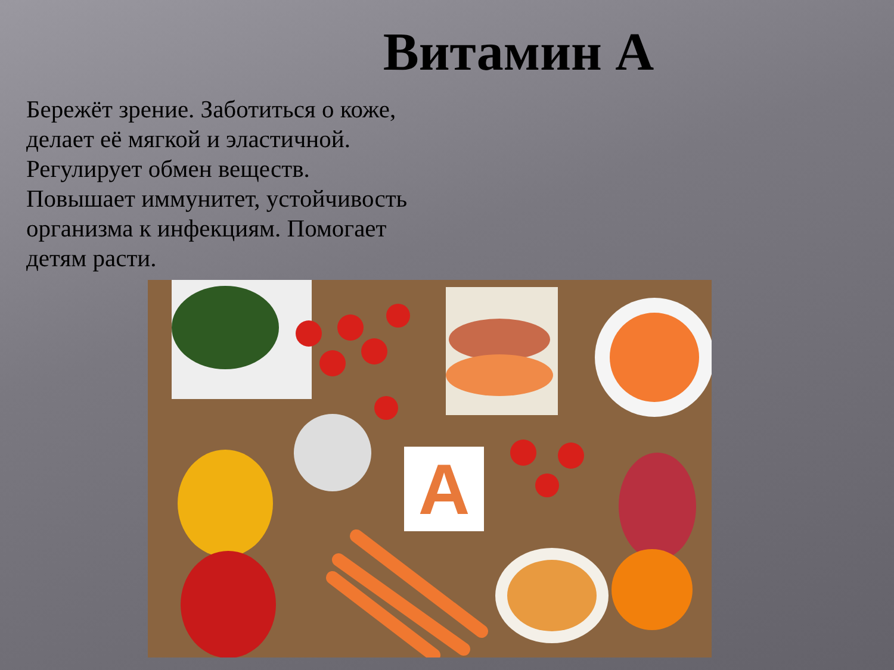Витамин А
Бережёт зрение. Заботиться о коже, делает её мягкой и эластичной. Регулирует обмен веществ. Повышает иммунитет, устойчивость организма к инфекциям. Помогает детям расти.
A